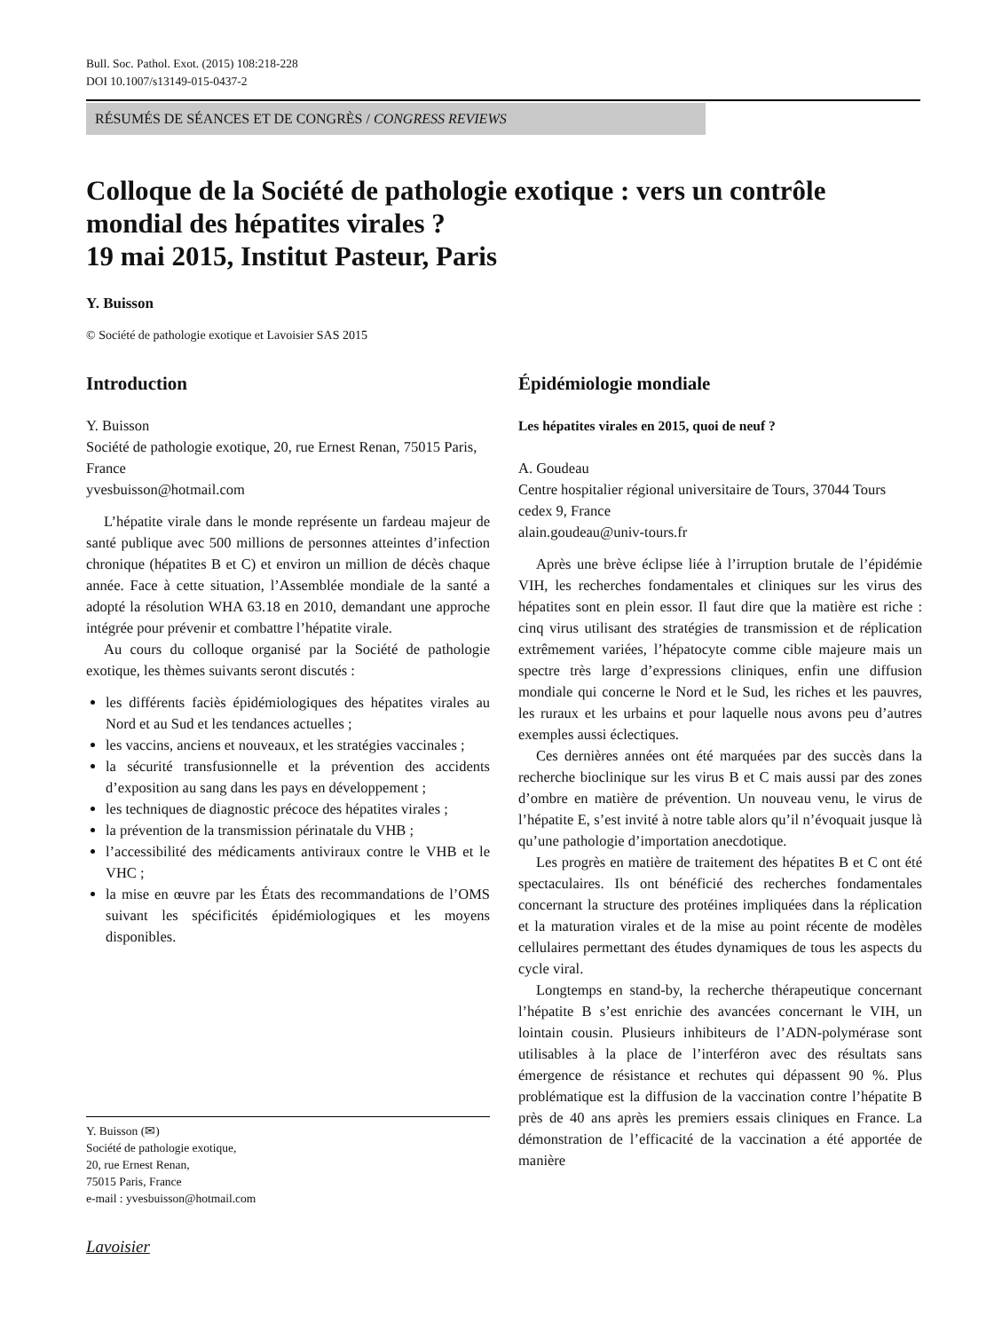Bull. Soc. Pathol. Exot. (2015) 108:218-228
DOI 10.1007/s13149-015-0437-2
RÉSUMÉS DE SÉANCES ET DE CONGRÈS / CONGRESS REVIEWS
Colloque de la Société de pathologie exotique : vers un contrôle mondial des hépatites virales ?
19 mai 2015, Institut Pasteur, Paris
Y. Buisson
© Société de pathologie exotique et Lavoisier SAS 2015
Introduction
Y. Buisson
Société de pathologie exotique, 20, rue Ernest Renan, 75015 Paris, France
yvesbuisson@hotmail.com
L’hépatite virale dans le monde représente un fardeau majeur de santé publique avec 500 millions de personnes atteintes d’infection chronique (hépatites B et C) et environ un million de décès chaque année. Face à cette situation, l’Assemblée mondiale de la santé a adopté la résolution WHA 63.18 en 2010, demandant une approche intégrée pour prévenir et combattre l’hépatite virale.
Au cours du colloque organisé par la Société de pathologie exotique, les thèmes suivants seront discutés :
les différents faciès épidémiologiques des hépatites virales au Nord et au Sud et les tendances actuelles ;
les vaccins, anciens et nouveaux, et les stratégies vaccinales ;
la sécurité transfusionnelle et la prévention des accidents d’exposition au sang dans les pays en développement ;
les techniques de diagnostic précoce des hépatites virales ;
la prévention de la transmission périnatale du VHB ;
l’accessibilité des médicaments antiviraux contre le VHB et le VHC ;
la mise en œuvre par les États des recommandations de l’OMS suivant les spécificités épidémiologiques et les moyens disponibles.
Y. Buisson (✉)
Société de pathologie exotique,
20, rue Ernest Renan,
75015 Paris, France
e-mail : yvesbuisson@hotmail.com
Lavoisier
Épidémiologie mondiale
Les hépatites virales en 2015, quoi de neuf ?
A. Goudeau
Centre hospitalier régional universitaire de Tours, 37044 Tours cedex 9, France
alain.goudeau@univ-tours.fr
Après une brève éclipse liée à l’irruption brutale de l’épidémie VIH, les recherches fondamentales et cliniques sur les virus des hépatites sont en plein essor. Il faut dire que la matière est riche : cinq virus utilisant des stratégies de transmission et de réplication extrêmement variées, l’hépatocyte comme cible majeure mais un spectre très large d’expressions cliniques, enfin une diffusion mondiale qui concerne le Nord et le Sud, les riches et les pauvres, les ruraux et les urbains et pour laquelle nous avons peu d’autres exemples aussi éclectiques.
Ces dernières années ont été marquées par des succès dans la recherche bioclinique sur les virus B et C mais aussi par des zones d’ombre en matière de prévention. Un nouveau venu, le virus de l’hépatite E, s’est invité à notre table alors qu’il n’évoquait jusque là qu’une pathologie d’importation anecdotique.
Les progrès en matière de traitement des hépatites B et C ont été spectaculaires. Ils ont bénéficié des recherches fondamentales concernant la structure des protéines impliquées dans la réplication et la maturation virales et de la mise au point récente de modèles cellulaires permettant des études dynamiques de tous les aspects du cycle viral.
Longtemps en stand-by, la recherche thérapeutique concernant l’hépatite B s’est enrichie des avancées concernant le VIH, un lointain cousin. Plusieurs inhibiteurs de l’ADN-polymérase sont utilisables à la place de l’interféron avec des résultats sans émergence de résistance et rechutes qui dépassent 90 %. Plus problématique est la diffusion de la vaccination contre l’hépatite B près de 40 ans après les premiers essais cliniques en France. La démonstration de l’efficacité de la vaccination a été apportée de manière